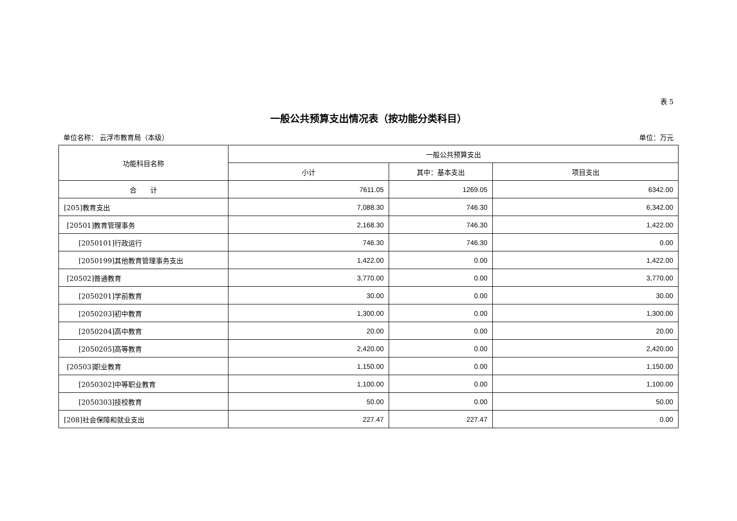表 5
一般公共预算支出情况表（按功能分类科目）
单位名称： 云浮市教育局（本级） 单位：万元
| 功能科目名称 | 一般公共预算支出 | | |
| --- | --- | --- | --- |
| | 小计 | 其中：基本支出 | 项目支出 |
| 合 计 | 7611.05 | 1269.05 | 6342.00 |
| [205]教育支出 | 7,088.30 | 746.30 | 6,342.00 |
| [20501]教育管理事务 | 2,168.30 | 746.30 | 1,422.00 |
| [2050101]行政运行 | 746.30 | 746.30 | 0.00 |
| [2050199]其他教育管理事务支出 | 1,422.00 | 0.00 | 1,422.00 |
| [20502]普通教育 | 3,770.00 | 0.00 | 3,770.00 |
| [2050201]学前教育 | 30.00 | 0.00 | 30.00 |
| [2050203]初中教育 | 1,300.00 | 0.00 | 1,300.00 |
| [2050204]高中教育 | 20.00 | 0.00 | 20.00 |
| [2050205]高等教育 | 2,420.00 | 0.00 | 2,420.00 |
| [20503]职业教育 | 1,150.00 | 0.00 | 1,150.00 |
| [2050302]中等职业教育 | 1,100.00 | 0.00 | 1,100.00 |
| [2050303]技校教育 | 50.00 | 0.00 | 50.00 |
| [208]社会保障和就业支出 | 227.47 | 227.47 | 0.00 |